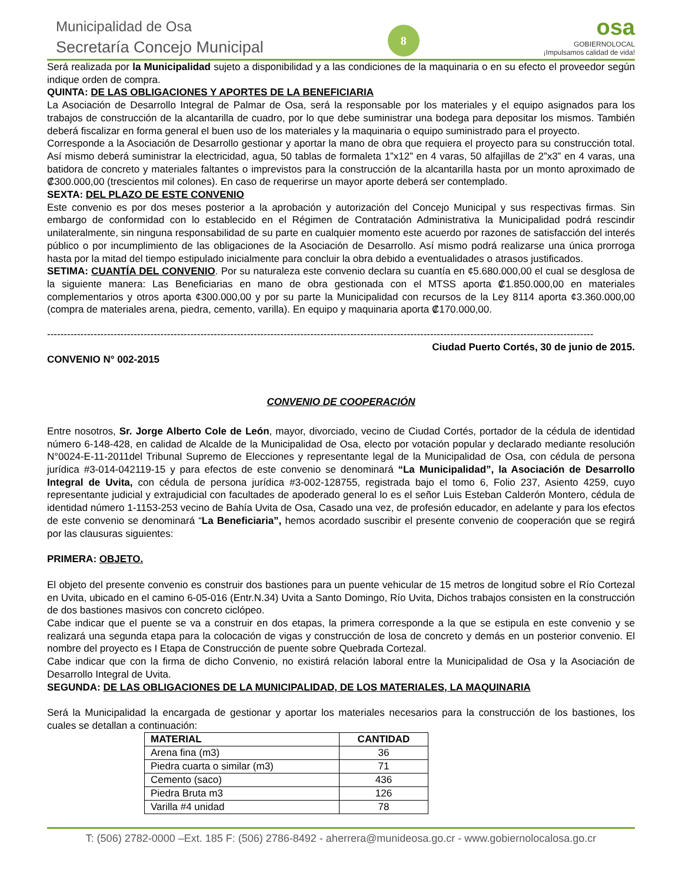Municipalidad de Osa
Secretaría Concejo Municipal
8
osa
GOBIERNOLOCAL
¡Impulsamos calidad de vida!
Será realizada por la Municipalidad sujeto a disponibilidad y a las condiciones de la maquinaria o en su efecto el proveedor según indique orden de compra.
QUINTA: DE LAS OBLIGACIONES Y APORTES DE LA BENEFICIARIA
La Asociación de Desarrollo Integral de Palmar de Osa, será la responsable por los materiales y el equipo asignados para los trabajos de construcción de la alcantarilla de cuadro, por lo que debe suministrar una bodega para depositar los mismos. También deberá fiscalizar en forma general el buen uso de los materiales y la maquinaria o equipo suministrado para el proyecto.
Corresponde a la Asociación de Desarrollo gestionar y aportar la mano de obra que requiera el proyecto para su construcción total. Así mismo deberá suministrar la electricidad, agua, 50 tablas de formaleta 1”x12” en 4 varas, 50 alfajillas de 2”x3” en 4 varas, una batidora de concreto y materiales faltantes o imprevistos para la construcción de la alcantarilla hasta por un monto aproximado de ₡300.000,00 (trescientos mil colones). En caso de requerirse un mayor aporte deberá ser contemplado.
SEXTA: DEL PLAZO DE ESTE CONVENIO
Este convenio es por dos meses posterior a la aprobación y autorización del Concejo Municipal y sus respectivas firmas. Sin embargo de conformidad con lo establecido en el Régimen de Contratación Administrativa la Municipalidad podrá rescindir unilateralmente, sin ninguna responsabilidad de su parte en cualquier momento este acuerdo por razones de satisfacción del interés público o por incumplimiento de las obligaciones de la Asociación de Desarrollo. Así mismo podrá realizarse una única prorroga hasta por la mitad del tiempo estipulado inicialmente para concluir la obra debido a eventualidades o atrasos justificados.
SETIMA: CUANTÍA DEL CONVENIO. Por su naturaleza este convenio declara su cuantía en ¢5.680.000,00 el cual se desglosa de la siguiente manera: Las Beneficiarias en mano de obra gestionada con el MTSS aporta ₡1.850.000,00 en materiales complementarios y otros aporta ¢300.000,00 y por su parte la Municipalidad con recursos de la Ley 8114 aporta ¢3.360.000,00 (compra de materiales arena, piedra, cemento, varilla). En equipo y maquinaria aporta ₡170.000,00.
--------------------------------------------------------------------------------------------------------------------------------------------------------------------
Ciudad Puerto Cortés, 30 de junio de 2015.
CONVENIO N° 002-2015
CONVENIO DE COOPERACIÓN
Entre nosotros, Sr. Jorge Alberto Cole de León, mayor, divorciado, vecino de Ciudad Cortés, portador de la cédula de identidad número 6-148-428, en calidad de Alcalde de la Municipalidad de Osa, electo por votación popular y declarado mediante resolución N°0024-E-11-2011del Tribunal Supremo de Elecciones y representante legal de la Municipalidad de Osa, con cédula de persona jurídica #3-014-042119-15 y para efectos de este convenio se denominará “La Municipalidad”, la Asociación de Desarrollo Integral de Uvita, con cédula de persona jurídica #3-002-128755, registrada bajo el tomo 6, Folio 237, Asiento 4259, cuyo representante judicial y extrajudicial con facultades de apoderado general lo es el señor Luis Esteban Calderón Montero, cédula de identidad número 1-1153-253 vecino de Bahía Uvita de Osa, Casado una vez, de profesión educador, en adelante y para los efectos de este convenio se denominará “La Beneficiaria”, hemos acordado suscribir el presente convenio de cooperación que se regirá por las clausuras siguientes:
PRIMERA: OBJETO.
El objeto del presente convenio es construir dos bastiones para un puente vehicular de 15 metros de longitud sobre el Río Cortezal en Uvita, ubicado en el camino 6-05-016 (Entr.N.34) Uvita a Santo Domingo, Río Uvita, Dichos trabajos consisten en la construcción de dos bastiones masivos con concreto ciclópeo.
Cabe indicar que el puente se va a construir en dos etapas, la primera corresponde a la que se estipula en este convenio y se realizará una segunda etapa para la colocación de vigas y construcción de losa de concreto y demás en un posterior convenio. El nombre del proyecto es I Etapa de Construcción de puente sobre Quebrada Cortezal.
Cabe indicar que con la firma de dicho Convenio, no existirá relación laboral entre la Municipalidad de Osa y la Asociación de Desarrollo Integral de Uvita.
SEGUNDA: DE LAS OBLIGACIONES DE LA MUNICIPALIDAD, DE LOS MATERIALES, LA MAQUINARIA
Será la Municipalidad la encargada de gestionar y aportar los materiales necesarios para la construcción de los bastiones, los cuales se detallan a continuación:
| MATERIAL | CANTIDAD |
| --- | --- |
| Arena fina (m3) | 36 |
| Piedra cuarta o similar (m3) | 71 |
| Cemento (saco) | 436 |
| Piedra Bruta m3 | 126 |
| Varilla #4 unidad | 78 |
T: (506) 2782-0000 –Ext. 185 F: (506) 2786-8492 - aherrera@munideosa.go.cr - www.gobiernolocalosa.go.cr